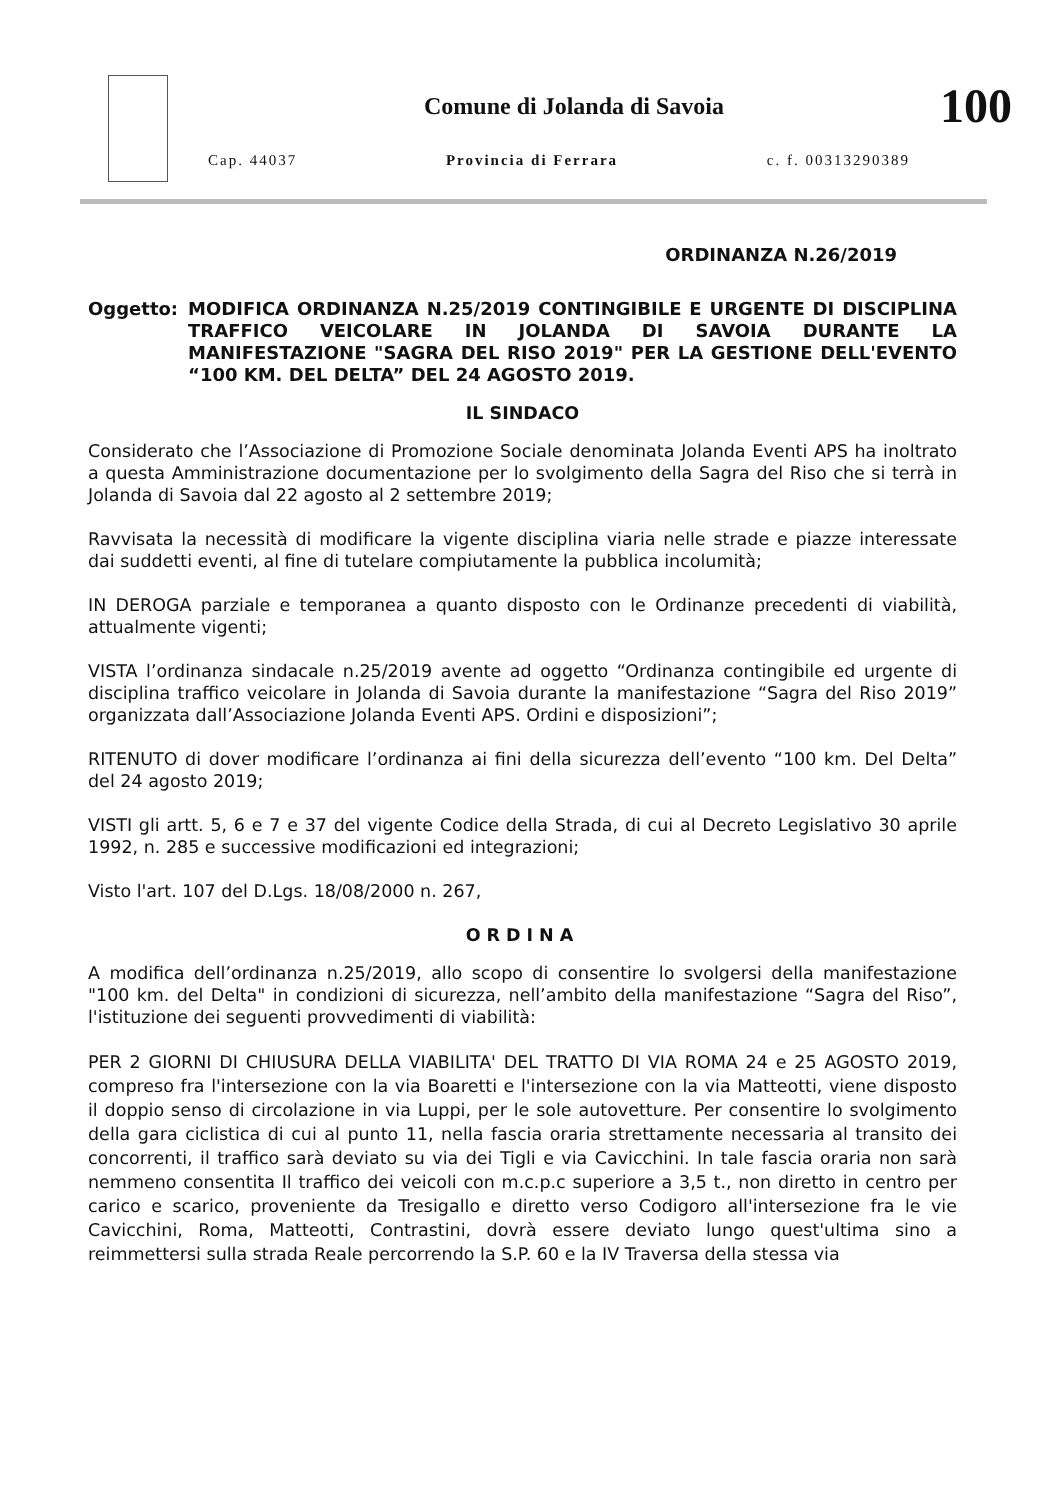Comune di Jolanda di Savoia
Cap. 44037 Provincia di Ferrara c. f. 00313290389
100
ORDINANZA N.26/2019
Oggetto: MODIFICA ORDINANZA N.25/2019 CONTINGIBILE E URGENTE DI DISCIPLINA TRAFFICO VEICOLARE IN JOLANDA DI SAVOIA DURANTE LA MANIFESTAZIONE "SAGRA DEL RISO 2019" PER LA GESTIONE DELL'EVENTO “100 KM. DEL DELTA” DEL 24 AGOSTO 2019.
IL SINDACO
Considerato che l’Associazione di Promozione Sociale denominata Jolanda Eventi APS ha inoltrato a questa Amministrazione documentazione per lo svolgimento della Sagra del Riso che si terrà in Jolanda di Savoia dal 22 agosto al 2 settembre 2019;
Ravvisata la necessità di modificare la vigente disciplina viaria nelle strade e piazze interessate dai suddetti eventi, al fine di tutelare compiutamente la pubblica incolumità;
IN DEROGA parziale e temporanea a quanto disposto con le Ordinanze precedenti di viabilità, attualmente vigenti;
VISTA l’ordinanza sindacale n.25/2019 avente ad oggetto “Ordinanza contingibile ed urgente di disciplina traffico veicolare in Jolanda di Savoia durante la manifestazione “Sagra del Riso 2019” organizzata dall’Associazione Jolanda Eventi APS. Ordini e disposizioni”;
RITENUTO di dover modificare l’ordinanza ai fini della sicurezza dell’evento “100 km. Del Delta” del 24 agosto 2019;
VISTI gli artt. 5, 6 e 7 e 37 del vigente Codice della Strada, di cui al Decreto Legislativo 30 aprile 1992, n. 285 e successive modificazioni ed integrazioni;
Visto l'art. 107 del D.Lgs. 18/08/2000 n. 267,
ORDINA
A modifica dell’ordinanza n.25/2019, allo scopo di consentire lo svolgersi della manifestazione "100 km. del Delta" in condizioni di sicurezza, nell’ambito della manifestazione “Sagra del Riso”, l'istituzione dei seguenti provvedimenti di viabilità:
PER 2 GIORNI DI CHIUSURA DELLA VIABILITA' DEL TRATTO DI VIA ROMA 24 e 25 AGOSTO 2019, compreso fra l'intersezione con la via Boaretti e l'intersezione con la via Matteotti, viene disposto il doppio senso di circolazione in via Luppi, per le sole autovetture. Per consentire lo svolgimento della gara ciclistica di cui al punto 11, nella fascia oraria strettamente necessaria al transito dei concorrenti, il traffico sarà deviato su via dei Tigli e via Cavicchini. In tale fascia oraria non sarà nemmeno consentita Il traffico dei veicoli con m.c.p.c superiore a 3,5 t., non diretto in centro per carico e scarico, proveniente da Tresigallo e diretto verso Codigoro all'intersezione fra le vie Cavicchini, Roma, Matteotti, Contrastini, dovrà essere deviato lungo quest'ultima sino a reimmettersi sulla strada Reale percorrendo la S.P. 60 e la IV Traversa della stessa via